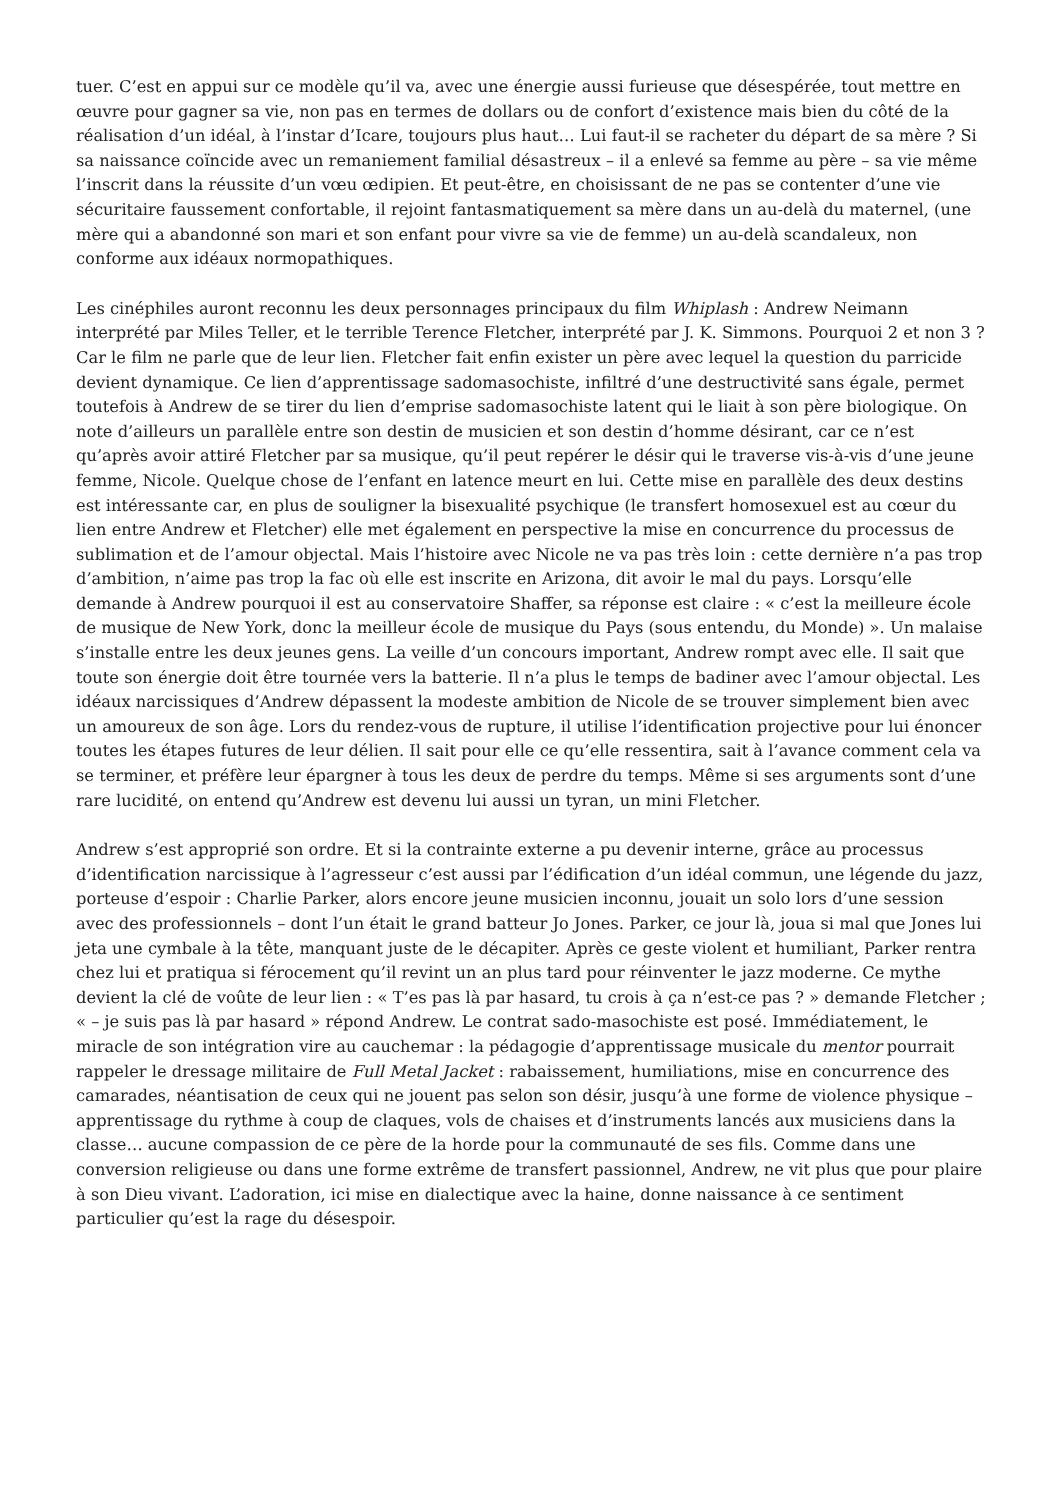tuer. C’est en appui sur ce modèle qu’il va, avec une énergie aussi furieuse que désespérée, tout mettre en œuvre pour gagner sa vie, non pas en termes de dollars ou de confort d’existence mais bien du côté de la réalisation d’un idéal, à l’instar d’Icare, toujours plus haut… Lui faut-il se racheter du départ de sa mère ? Si sa naissance coïncide avec un remaniement familial désastreux – il a enlevé sa femme au père – sa vie même l’inscrit dans la réussite d’un vœu œdipien. Et peut-être, en choisissant de ne pas se contenter d’une vie sécuritaire faussement confortable, il rejoint fantasmatiquement sa mère dans un au-delà du maternel, (une mère qui a abandonné son mari et son enfant pour vivre sa vie de femme) un au-delà scandaleux, non conforme aux idéaux normopathiques.
Les cinéphiles auront reconnu les deux personnages principaux du film Whiplash : Andrew Neimann interprété par Miles Teller, et le terrible Terence Fletcher, interprété par J. K. Simmons. Pourquoi 2 et non 3 ? Car le film ne parle que de leur lien. Fletcher fait enfin exister un père avec lequel la question du parricide devient dynamique. Ce lien d’apprentissage sadomasochiste, infiltré d’une destructivité sans égale, permet toutefois à Andrew de se tirer du lien d’emprise sadomasochiste latent qui le liait à son père biologique. On note d’ailleurs un parallèle entre son destin de musicien et son destin d’homme désirant, car ce n’est qu’après avoir attiré Fletcher par sa musique, qu’il peut repérer le désir qui le traverse vis-à-vis d’une jeune femme, Nicole. Quelque chose de l’enfant en latence meurt en lui. Cette mise en parallèle des deux destins est intéressante car, en plus de souligner la bisexualité psychique (le transfert homosexuel est au cœur du lien entre Andrew et Fletcher) elle met également en perspective la mise en concurrence du processus de sublimation et de l’amour objectal. Mais l’histoire avec Nicole ne va pas très loin : cette dernière n’a pas trop d’ambition, n’aime pas trop la fac où elle est inscrite en Arizona, dit avoir le mal du pays. Lorsqu’elle demande à Andrew pourquoi il est au conservatoire Shaffer, sa réponse est claire : « c’est la meilleure école de musique de New York, donc la meilleur école de musique du Pays (sous entendu, du Monde) ». Un malaise s’installe entre les deux jeunes gens. La veille d’un concours important, Andrew rompt avec elle. Il sait que toute son énergie doit être tournée vers la batterie. Il n’a plus le temps de badiner avec l’amour objectal. Les idéaux narcissiques d’Andrew dépassent la modeste ambition de Nicole de se trouver simplement bien avec un amoureux de son âge. Lors du rendez-vous de rupture, il utilise l’identification projective pour lui énoncer toutes les étapes futures de leur délien. Il sait pour elle ce qu’elle ressentira, sait à l’avance comment cela va se terminer, et préfère leur épargner à tous les deux de perdre du temps. Même si ses arguments sont d’une rare lucidité, on entend qu’Andrew est devenu lui aussi un tyran, un mini Fletcher.
Andrew s’est approprié son ordre. Et si la contrainte externe a pu devenir interne, grâce au processus d’identification narcissique à l’agresseur c’est aussi par l’édification d’un idéal commun, une légende du jazz, porteuse d’espoir : Charlie Parker, alors encore jeune musicien inconnu, jouait un solo lors d’une session avec des professionnels – dont l’un était le grand batteur Jo Jones. Parker, ce jour là, joua si mal que Jones lui jeta une cymbale à la tête, manquant juste de le décapiter. Après ce geste violent et humiliant, Parker rentra chez lui et pratiqua si férocement qu’il revint un an plus tard pour réinventer le jazz moderne. Ce mythe devient la clé de voûte de leur lien : « T’es pas là par hasard, tu crois à ça n’est-ce pas ? » demande Fletcher ; « – je suis pas là par hasard » répond Andrew. Le contrat sado-masochiste est posé. Immédiatement, le miracle de son intégration vire au cauchemar : la pédagogie d’apprentissage musicale du mentor pourrait rappeler le dressage militaire de Full Metal Jacket : rabaissement, humiliations, mise en concurrence des camarades, néantisation de ceux qui ne jouent pas selon son désir, jusqu’à une forme de violence physique – apprentissage du rythme à coup de claques, vols de chaises et d’instruments lancés aux musiciens dans la classe… aucune compassion de ce père de la horde pour la communauté de ses fils. Comme dans une conversion religieuse ou dans une forme extrême de transfert passionnel, Andrew, ne vit plus que pour plaire à son Dieu vivant. L’adoration, ici mise en dialectique avec la haine, donne naissance à ce sentiment particulier qu’est la rage du désespoir.